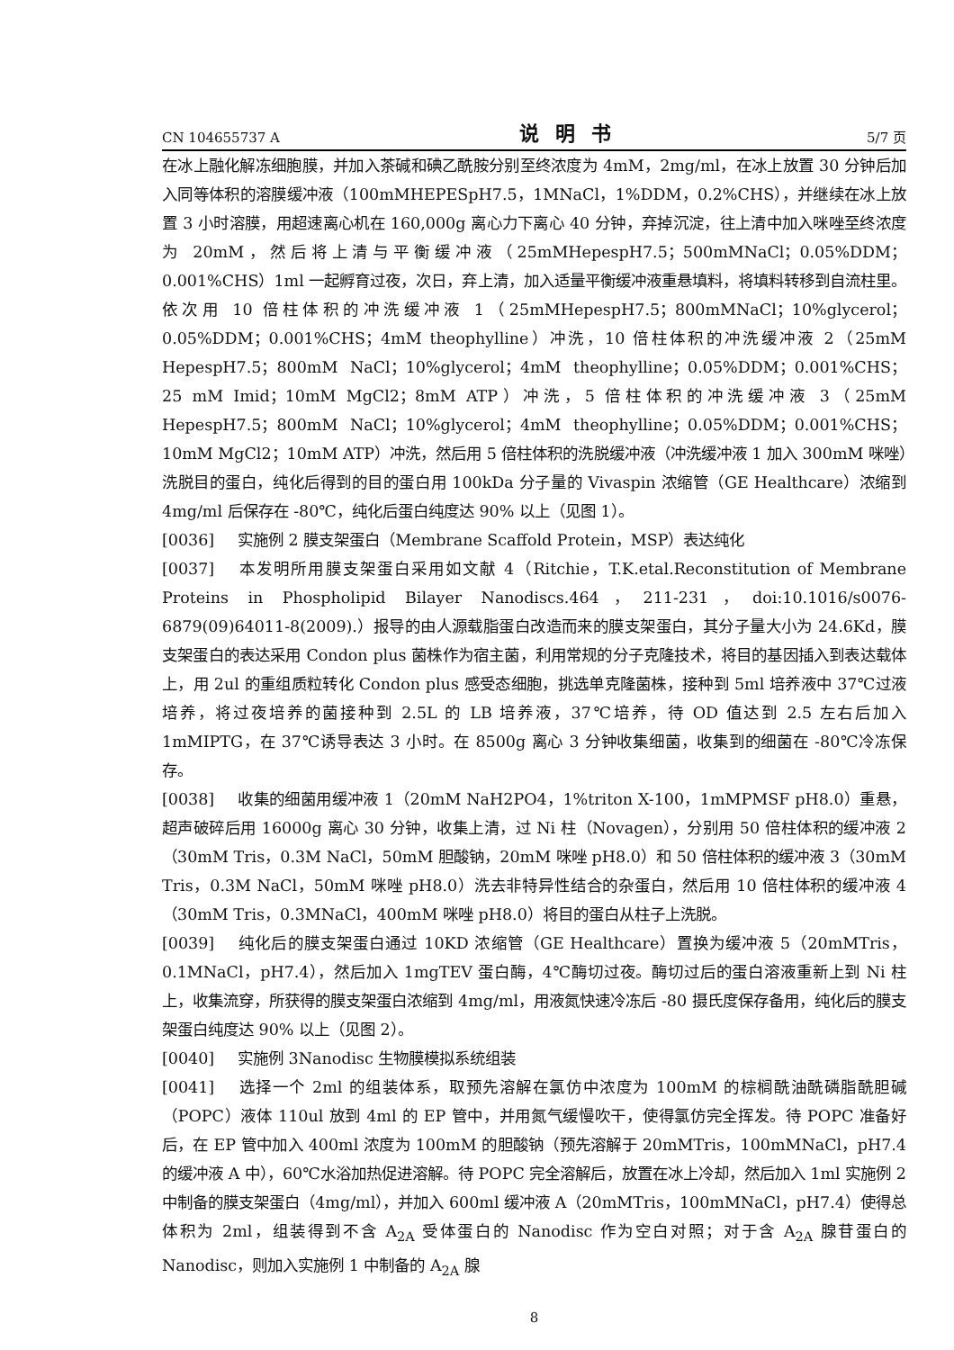CN 104655737 A 说明书 5/7 页
在冰上融化解冻细胞膜，并加入茶碱和碘乙酰胺分别至终浓度为 4mM，2mg/ml，在冰上放置 30 分钟后加入同等体积的溶膜缓冲液（100mMHEPESpH7.5，1MNaCl，1%DDM，0.2%CHS），并继续在冰上放置 3 小时溶膜，用超速离心机在 160,000g 离心力下离心 40 分钟，弃掉沉淀，往上清中加入咪唑至终浓度为 20mM，然后将上清与平衡缓冲液（25mMHepespH7.5；500mMNaCl；0.05%DDM；0.001%CHS）1ml 一起孵育过夜，次日，弃上清，加入适量平衡缓冲液重悬填料，将填料转移到自流柱里。依次用 10 倍柱体积的冲洗缓冲液 1（25mMHepespH7.5；800mMNaCl；10%glycerol；0.05%DDM；0.001%CHS；4mM theophylline）冲洗，10 倍柱体积的冲洗缓冲液 2（25mM HepespH7.5；800mM NaCl；10%glycerol；4mM theophylline；0.05%DDM；0.001%CHS；25 mM Imid；10mM MgCl2；8mM ATP）冲洗，5 倍柱体积的冲洗缓冲液 3（25mM HepespH7.5；800mM NaCl；10%glycerol；4mM theophylline；0.05%DDM；0.001%CHS；10mM MgCl2；10mM ATP）冲洗，然后用 5 倍柱体积的洗脱缓冲液（冲洗缓冲液 1 加入 300mM 咪唑）洗脱目的蛋白，纯化后得到的目的蛋白用 100kDa 分子量的 Vivaspin 浓缩管（GE Healthcare）浓缩到 4mg/ml 后保存在 -80℃，纯化后蛋白纯度达 90% 以上（见图 1）。
[0036] 实施例 2 膜支架蛋白（Membrane Scaffold Protein，MSP）表达纯化
[0037] 本发明所用膜支架蛋白采用如文献 4（Ritchie，T.K.etal.Reconstitution of Membrane Proteins in Phospholipid Bilayer Nanodiscs.464，211-231，doi:10.1016/s0076-6879(09)64011-8(2009).）报导的由人源载脂蛋白改造而来的膜支架蛋白，其分子量大小为 24.6Kd，膜支架蛋白的表达采用 Condon plus 菌株作为宿主菌，利用常规的分子克隆技术，将目的基因插入到表达载体上，用 2ul 的重组质粒转化 Condon plus 感受态细胞，挑选单克隆菌株，接种到 5ml 培养液中 37℃过液培养，将过夜培养的菌接种到 2.5L 的 LB 培养液，37℃培养，待 OD 值达到 2.5 左右后加入 1mMIPTG，在 37℃诱导表达 3 小时。在 8500g 离心 3 分钟收集细菌，收集到的细菌在 -80℃冷冻保存。
[0038] 收集的细菌用缓冲液 1（20mM NaH2PO4，1%triton X-100，1mMPMSF pH8.0）重悬，超声破碎后用 16000g 离心 30 分钟，收集上清，过 Ni 柱（Novagen），分别用 50 倍柱体积的缓冲液 2（30mM Tris，0.3M NaCl，50mM 胆酸钠，20mM 咪唑 pH8.0）和 50 倍柱体积的缓冲液 3（30mM Tris，0.3M NaCl，50mM 咪唑 pH8.0）洗去非特异性结合的杂蛋白，然后用 10 倍柱体积的缓冲液 4（30mM Tris，0.3MNaCl，400mM 咪唑 pH8.0）将目的蛋白从柱子上洗脱。
[0039] 纯化后的膜支架蛋白通过 10KD 浓缩管（GE Healthcare）置换为缓冲液 5（20mMTris，0.1MNaCl，pH7.4），然后加入 1mgTEV 蛋白酶，4℃酶切过夜。酶切过后的蛋白溶液重新上到 Ni 柱上，收集流穿，所获得的膜支架蛋白浓缩到 4mg/ml，用液氮快速冷冻后 -80 摄氏度保存备用，纯化后的膜支架蛋白纯度达 90% 以上（见图 2）。
[0040] 实施例 3Nanodisc 生物膜模拟系统组装
[0041] 选择一个 2ml 的组装体系，取预先溶解在氯仿中浓度为 100mM 的棕榈酰油酰磷脂酰胆碱（POPC）液体 110ul 放到 4ml 的 EP 管中，并用氮气缓慢吹干，使得氯仿完全挥发。待 POPC 准备好后，在 EP 管中加入 400ml 浓度为 100mM 的胆酸钠（预先溶解于 20mMTris，100mMNaCl，pH7.4 的缓冲液 A 中），60℃水浴加热促进溶解。待 POPC 完全溶解后，放置在冰上冷却，然后加入 1ml 实施例 2 中制备的膜支架蛋白（4mg/ml），并加入 600ml 缓冲液 A（20mMTris，100mMNaCl，pH7.4）使得总体积为 2ml，组装得到不含 A<sub>2A</sub> 受体蛋白的 Nanodisc 作为空白对照；对于含 A<sub>2A</sub> 腺苷蛋白的 Nanodisc，则加入实施例 1 中制备的 A<sub>2A</sub> 腺
8